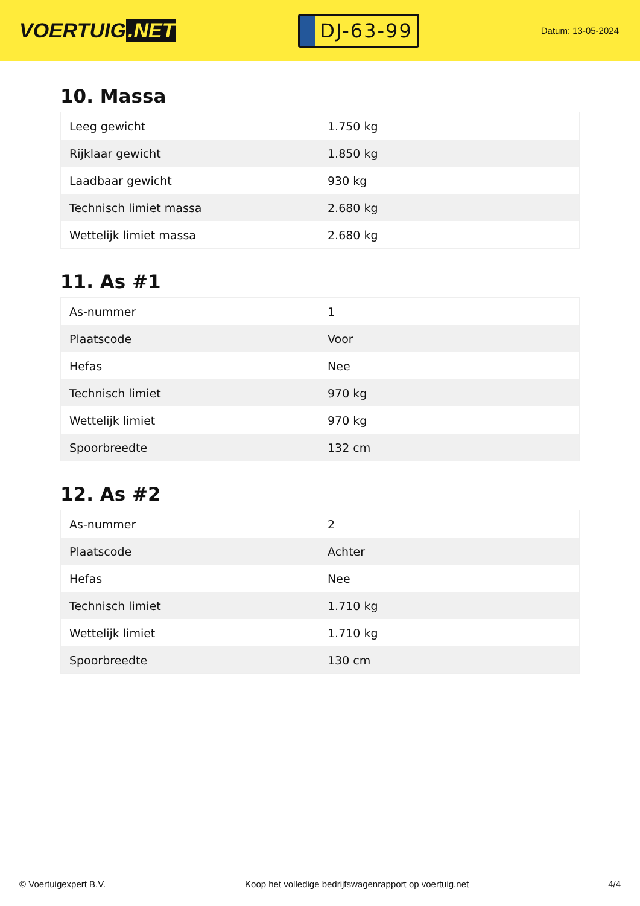VOERTUIG.NET
DJ-63-99
Datum: 13-05-2024
10. Massa
| Leeg gewicht | 1.750 kg |
| Rijklaar gewicht | 1.850 kg |
| Laadbaar gewicht | 930 kg |
| Technisch limiet massa | 2.680 kg |
| Wettelijk limiet massa | 2.680 kg |
11. As #1
| As-nummer | 1 |
| Plaatscode | Voor |
| Hefas | Nee |
| Technisch limiet | 970 kg |
| Wettelijk limiet | 970 kg |
| Spoorbreedte | 132 cm |
12. As #2
| As-nummer | 2 |
| Plaatscode | Achter |
| Hefas | Nee |
| Technisch limiet | 1.710 kg |
| Wettelijk limiet | 1.710 kg |
| Spoorbreedte | 130 cm |
© Voertuigexpert B.V. Koop het volledige bedrijfswagenrapport op voertuig.net 4/4